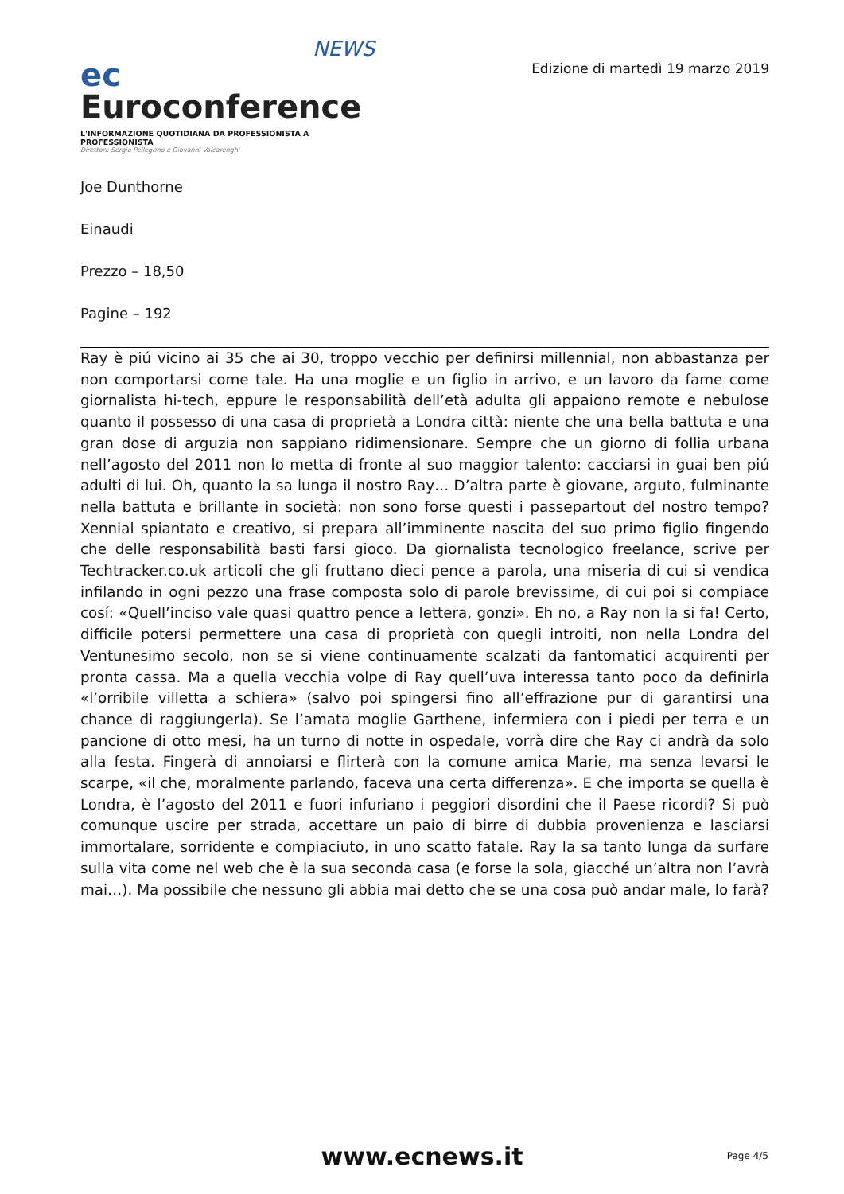NEWS
ec Euroconference
L'INFORMAZIONE QUOTIDIANA DA PROFESSIONISTA A PROFESSIONISTA
Direttori: Sergio Pellegrino e Giovanni Valcarenghi
Edizione di martedì 19 marzo 2019
Joe Dunthorne
Einaudi
Prezzo – 18,50
Pagine – 192
Ray è piú vicino ai 35 che ai 30, troppo vecchio per definirsi millennial, non abbastanza per non comportarsi come tale. Ha una moglie e un figlio in arrivo, e un lavoro da fame come giornalista hi-tech, eppure le responsabilità dell’età adulta gli appaiono remote e nebulose quanto il possesso di una casa di proprietà a Londra città: niente che una bella battuta e una gran dose di arguzia non sappiano ridimensionare. Sempre che un giorno di follia urbana nell’agosto del 2011 non lo metta di fronte al suo maggior talento: cacciarsi in guai ben piú adulti di lui. Oh, quanto la sa lunga il nostro Ray… D’altra parte è giovane, arguto, fulminante nella battuta e brillante in società: non sono forse questi i passepartout del nostro tempo? Xennial spiantato e creativo, si prepara all’imminente nascita del suo primo figlio fingendo che delle responsabilità basti farsi gioco. Da giornalista tecnologico freelance, scrive per Techtracker.co.uk articoli che gli fruttano dieci pence a parola, una miseria di cui si vendica infilando in ogni pezzo una frase composta solo di parole brevissime, di cui poi si compiace cosí: «Quell’inciso vale quasi quattro pence a lettera, gonzi». Eh no, a Ray non la si fa! Certo, difficile potersi permettere una casa di proprietà con quegli introiti, non nella Londra del Ventunesimo secolo, non se si viene continuamente scalzati da fantomatici acquirenti per pronta cassa. Ma a quella vecchia volpe di Ray quell’uva interessa tanto poco da definirla «l’orribile villetta a schiera» (salvo poi spingersi fino all’effrazione pur di garantirsi una chance di raggiungerla). Se l’amata moglie Garthene, infermiera con i piedi per terra e un pancione di otto mesi, ha un turno di notte in ospedale, vorrà dire che Ray ci andrà da solo alla festa. Fingerà di annoiarsi e flirterà con la comune amica Marie, ma senza levarsi le scarpe, «il che, moralmente parlando, faceva una certa differenza». E che importa se quella è Londra, è l’agosto del 2011 e fuori infuriano i peggiori disordini che il Paese ricordi? Si può comunque uscire per strada, accettare un paio di birre di dubbia provenienza e lasciarsi immortalare, sorridente e compiaciuto, in uno scatto fatale. Ray la sa tanto lunga da surfare sulla vita come nel web che è la sua seconda casa (e forse la sola, giacché un’altra non l’avrà mai…). Ma possibile che nessuno gli abbia mai detto che se una cosa può andar male, lo farà?
www.ecnews.it
Page 4/5